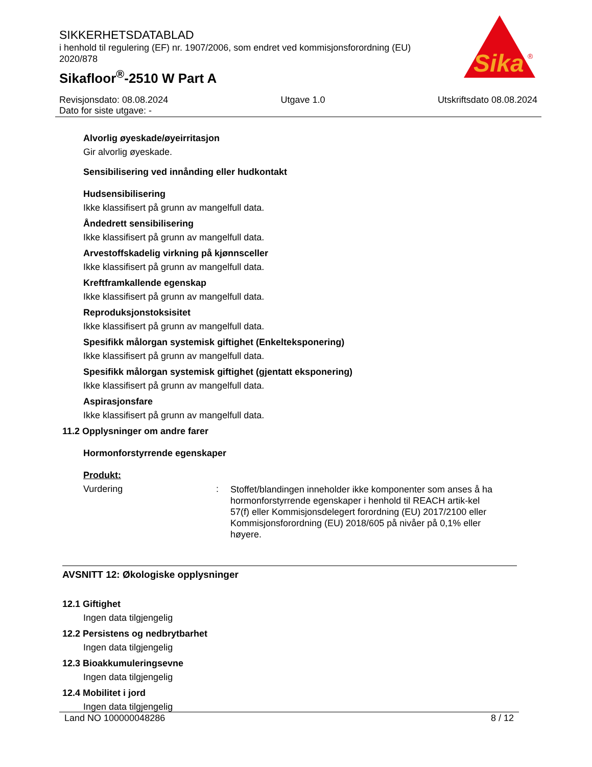SIKKERHETSDATABLAD
i henhold til regulering (EF) nr. 1907/2006, som endret ved kommisjonsforordning (EU) 2020/878
Sikafloor<sup>®</sup>-2510 W Part A
Sika
®
Revisjonsdato: 08.08.2024 Utgave 1.0 Utskriftsdato 08.08.2024
Dato for siste utgave: -
Alvorlig øyeskade/øyeirritasjon
Gir alvorlig øyeskade.
Sensibilisering ved innånding eller hudkontakt
Hudsensibilisering
Ikke klassifisert på grunn av mangelfull data.
Åndedrett sensibilisering
Ikke klassifisert på grunn av mangelfull data.
Arvestoffskadelig virkning på kjønnsceller
Ikke klassifisert på grunn av mangelfull data.
Kreftframkallende egenskap
Ikke klassifisert på grunn av mangelfull data.
Reproduksjonstoksisitet
Ikke klassifisert på grunn av mangelfull data.
Spesifikk målorgan systemisk giftighet (Enkelteksponering)
Ikke klassifisert på grunn av mangelfull data.
Spesifikk målorgan systemisk giftighet (gjentatt eksponering)
Ikke klassifisert på grunn av mangelfull data.
Aspirasjonsfare
Ikke klassifisert på grunn av mangelfull data.
11.2 Opplysninger om andre farer
Hormonforstyrrende egenskaper
Produkt:
Vurdering: Stoffet/blandingen inneholder ikke komponenter som anses å ha hormonforstyrrende egenskaper i henhold til REACH artik-kel 57(f) eller Kommisjonsdelegert forordning (EU) 2017/2100 eller Kommisjonsforordning (EU) 2018/605 på nivåer på 0,1% eller høyere.
AVSNITT 12: Økologiske opplysninger
12.1 Giftighet
Ingen data tilgjengelig
12.2 Persistens og nedbrytbarhet
Ingen data tilgjengelig
12.3 Bioakkumuleringsevne
Ingen data tilgjengelig
12.4 Mobilitet i jord
Ingen data tilgjengelig
Land NO 100000048286 8 / 12